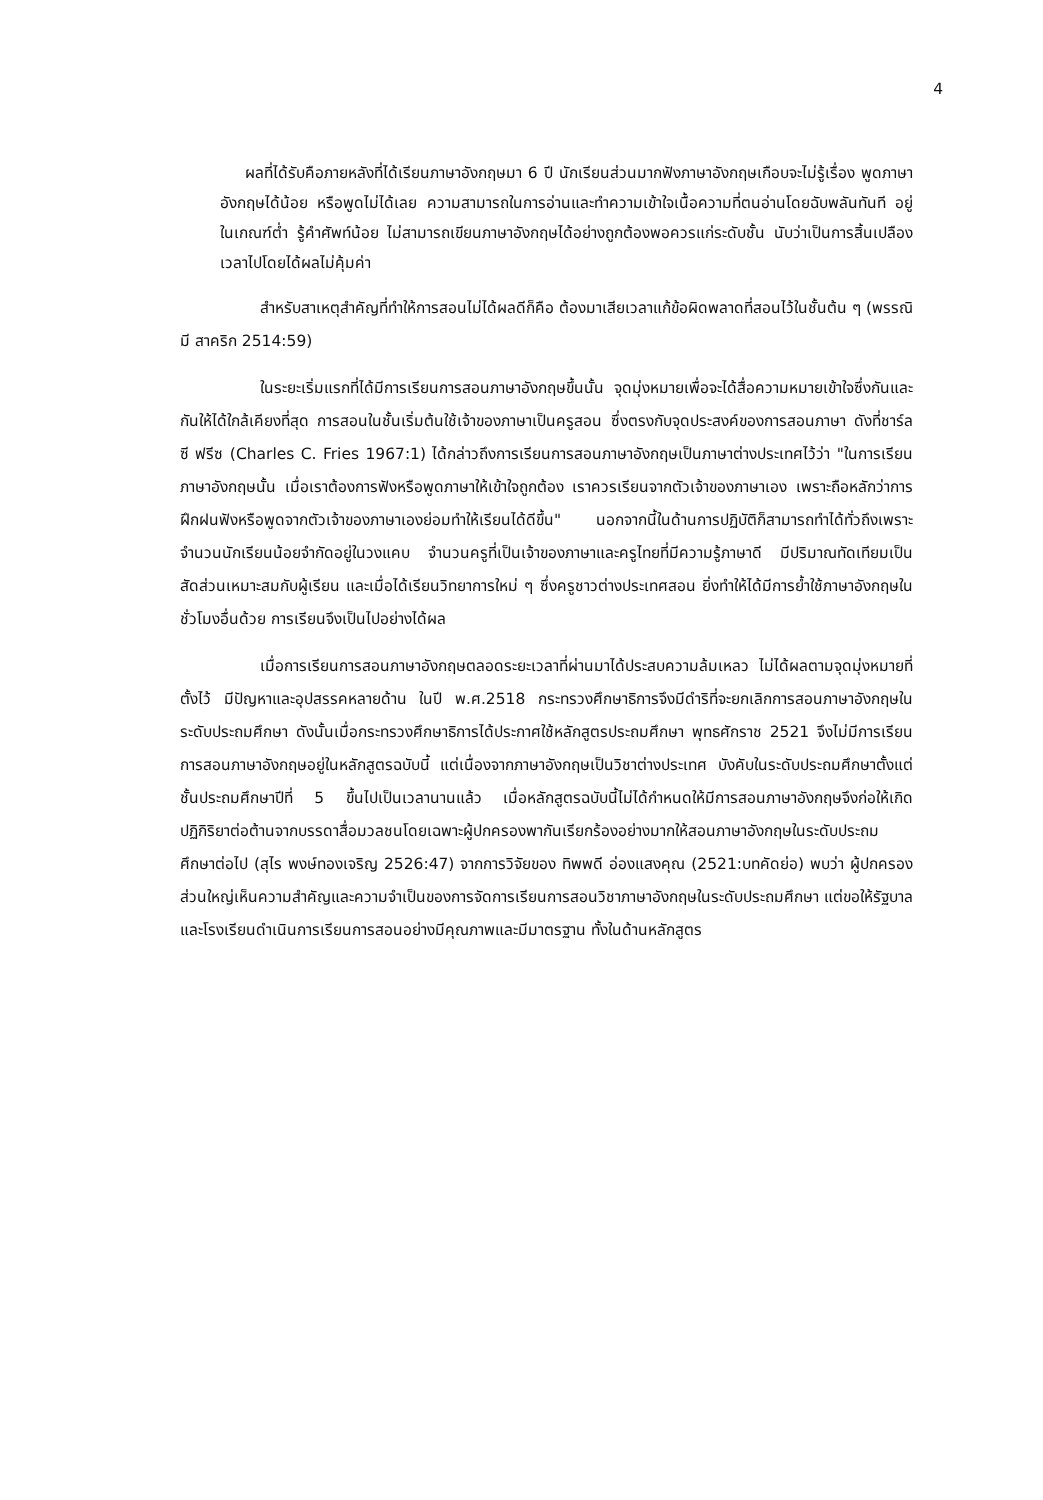4
ผลที่ได้รับคือภายหลังที่ได้เรียนภาษาอังกฤษมา 6 ปี นักเรียนส่วนมากฟังภาษาอังกฤษเกือบจะไม่รู้เรื่อง พูดภาษาอังกฤษได้น้อย หรือพูดไม่ได้เลย ความสามารถในการอ่านและทำความเข้าใจเนื้อความที่ตนอ่านโดยฉับพลันทันที อยู่ในเกณฑ์ต่ำ รู้คำศัพท์น้อย ไม่สามารถเขียนภาษาอังกฤษได้อย่างถูกต้องพอควรแก่ระดับชั้น นับว่าเป็นการสิ้นเปลืองเวลาไปโดยได้ผลไม่คุ้มค่า
สำหรับสาเหตุสำคัญที่ทำให้การสอนไม่ได้ผลดีก็คือ ต้องมาเสียเวลาแก้ข้อผิดพลาดที่สอนไว้ในชั้นต้น ๆ (พรรณิมี สาคริก 2514:59)
ในระยะเริ่มแรกที่ได้มีการเรียนการสอนภาษาอังกฤษขึ้นนั้น จุดมุ่งหมายเพื่อจะได้สื่อความหมายเข้าใจซึ่งกันและกันให้ได้ใกล้เคียงที่สุด การสอนในชั้นเริ่มต้นใช้เจ้าของภาษาเป็นครูสอน ซึ่งตรงกับจุดประสงค์ของการสอนภาษา ดังที่ชาร์ล ซี ฟรีซ (Charles C. Fries 1967:1) ได้กล่าวถึงการเรียนการสอนภาษาอังกฤษเป็นภาษาต่างประเทศไว้ว่า "ในการเรียนภาษาอังกฤษนั้น เมื่อเราต้องการฟังหรือพูดภาษาให้เข้าใจถูกต้อง เราควรเรียนจากตัวเจ้าของภาษาเอง เพราะถือหลักว่าการฝึกฝนฟังหรือพูดจากตัวเจ้าของภาษาเองย่อมทำให้เรียนได้ดีขึ้น" นอกจากนี้ในด้านการปฏิบัติก็สามารถทำได้ทั่วถึงเพราะจำนวนนักเรียนน้อยจำกัดอยู่ในวงแคบ จำนวนครูที่เป็นเจ้าของภาษาและครูไทยที่มีความรู้ภาษาดี มีปริมาณทัดเทียมเป็นสัดส่วนเหมาะสมกับผู้เรียน และเมื่อได้เรียนวิทยาการใหม่ ๆ ซึ่งครูชาวต่างประเทศสอน ยิ่งทำให้ได้มีการย้ำใช้ภาษาอังกฤษในชั่วโมงอื่นด้วย การเรียนจึงเป็นไปอย่างได้ผล
เมื่อการเรียนการสอนภาษาอังกฤษตลอดระยะเวลาที่ผ่านมาได้ประสบความล้มเหลว ไม่ได้ผลตามจุดมุ่งหมายที่ตั้งไว้ มีปัญหาและอุปสรรคหลายด้าน ในปี พ.ศ.2518 กระทรวงศึกษาธิการจึงมีดำริที่จะยกเลิกการสอนภาษาอังกฤษในระดับประถมศึกษา ดังนั้นเมื่อกระทรวงศึกษาธิการได้ประกาศใช้หลักสูตรประถมศึกษา พุทธศักราช 2521 จึงไม่มีการเรียนการสอนภาษาอังกฤษอยู่ในหลักสูตรฉบับนี้ แต่เนื่องจากภาษาอังกฤษเป็นวิชาต่างประเทศ บังคับในระดับประถมศึกษาตั้งแต่ชั้นประถมศึกษาปีที่ 5 ขึ้นไปเป็นเวลานานแล้ว เมื่อหลักสูตรฉบับนี้ไม่ได้กำหนดให้มีการสอนภาษาอังกฤษจึงก่อให้เกิดปฏิกิริยาต่อต้านจากบรรดาสื่อมวลชนโดยเฉพาะผู้ปกครองพากันเรียกร้องอย่างมากให้สอนภาษาอังกฤษในระดับประถมศึกษาต่อไป (สุไร พงษ์ทองเจริญ 2526:47) จากการวิจัยของ ทิพพดี อ่องแสงคุณ (2521:บทคัดย่อ) พบว่า ผู้ปกครองส่วนใหญ่เห็นความสำคัญและความจำเป็นของการจัดการเรียนการสอนวิชาภาษาอังกฤษในระดับประถมศึกษา แต่ขอให้รัฐบาลและโรงเรียนดำเนินการเรียนการสอนอย่างมีคุณภาพและมีมาตรฐาน ทั้งในด้านหลักสูตร